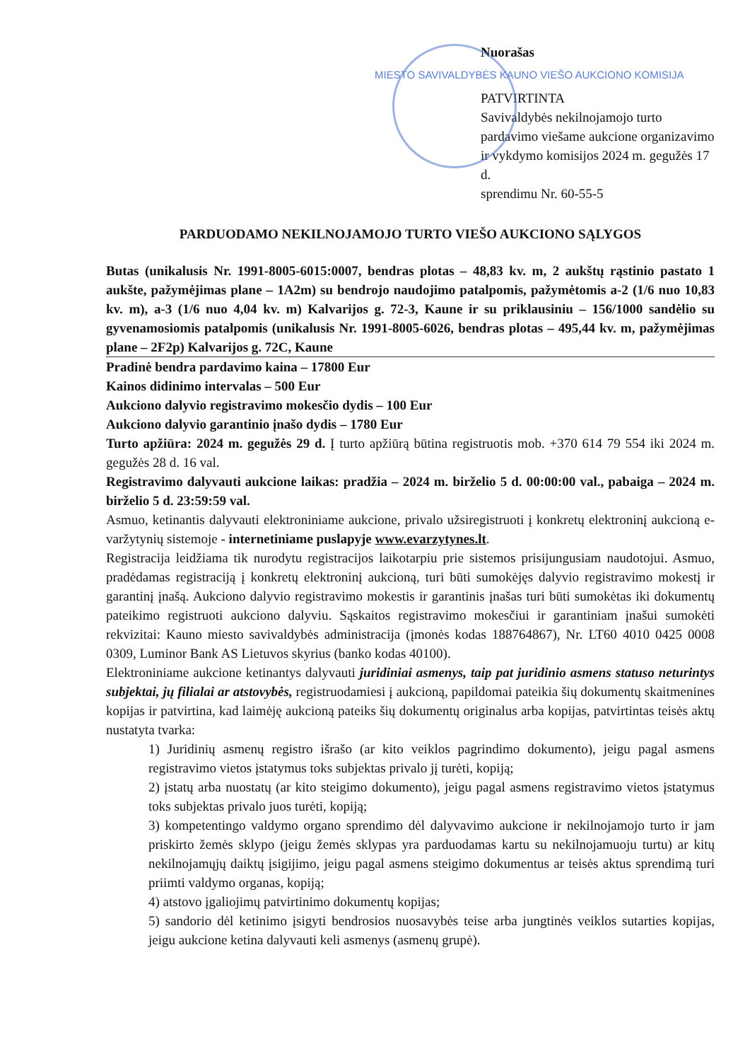Nuorašas
MIESTO SAVIVALDYBĖS KAUNO VIEŠO AUKCIONO KOMISIJA
PATVIRTINTA
Savivaldybės nekilnojamojo turto pardavimo viešame aukcione organizavimo ir vykdymo komisijos 2024 m. gegužės 17 d.
sprendimu Nr. 60-55-5
PARDUODAMO NEKILNOJAMOJO TURTO VIEŠO AUKCIONO SĄLYGOS
Butas (unikalusis Nr. 1991-8005-6015:0007, bendras plotas – 48,83 kv. m, 2 aukštų rąstinio pastato 1 aukšte, pažymėjimas plane – 1A2m) su bendrojo naudojimo patalpomis, pažymėtomis a-2 (1/6 nuo 10,83 kv. m), a-3 (1/6 nuo 4,04 kv. m) Kalvarijos g. 72-3, Kaune ir su priklausiniu – 156/1000 sandėlio su gyvenamosiomis patalpomis (unikalusis Nr. 1991-8005-6026, bendras plotas – 495,44 kv. m, pažymėjimas plane – 2F2p) Kalvarijos g. 72C, Kaune
Pradinė bendra pardavimo kaina – 17800 Eur
Kainos didinimo intervalas – 500 Eur
Aukciono dalyvio registravimo mokesčio dydis – 100 Eur
Aukciono dalyvio garantinio įnašo dydis – 1780 Eur
Turto apžiūra: 2024 m. gegužės 29 d. Į turto apžiūrą būtina registruotis mob. +370 614 79 554 iki 2024 m. gegužės 28 d. 16 val.
Registravimo dalyvauti aukcione laikas: pradžia – 2024 m. birželio 5 d. 00:00:00 val., pabaiga – 2024 m. birželio 5 d. 23:59:59 val.
Asmuo, ketinantis dalyvauti elektroniniame aukcione, privalo užsiregistruoti į konkretų elektroninį aukcioną e-varžytynių sistemoje - internetiniame puslapyje www.evarzytynes.lt.
Registracija leidžiama tik nurodytu registracijos laikotarpiu prie sistemos prisijungusiam naudotojui. Asmuo, pradėdamas registraciją į konkretų elektroninį aukcioną, turi būti sumokėjęs dalyvio registravimo mokestį ir garantinį įnašą. Aukciono dalyvio registravimo mokestis ir garantinis įnašas turi būti sumokėtas iki dokumentų pateikimo registruoti aukciono dalyviu. Sąskaitos registravimo mokesčiui ir garantiniam įnašui sumokėti rekvizitai: Kauno miesto savivaldybės administracija (įmonės kodas 188764867), Nr. LT60 4010 0425 0008 0309, Luminor Bank AS Lietuvos skyrius (banko kodas 40100).
Elektroniniame aukcione ketinantys dalyvauti juridiniai asmenys, taip pat juridinio asmens statuso neturintys subjektai, jų filialai ar atstovybės, registruodamiesi į aukcioną, papildomai pateikia šių dokumentų skaitmenines kopijas ir patvirtina, kad laimėję aukcioną pateiks šių dokumentų originalus arba kopijas, patvirtintas teisės aktų nustatyta tvarka:
1) Juridinių asmenų registro išrašo (ar kito veiklos pagrindimo dokumento), jeigu pagal asmens registravimo vietos įstatymus toks subjektas privalo jį turėti, kopiją;
2) įstatų arba nuostatų (ar kito steigimo dokumento), jeigu pagal asmens registravimo vietos įstatymus toks subjektas privalo juos turėti, kopiją;
3) kompetentingo valdymo organo sprendimo dėl dalyvavimo aukcione ir nekilnojamojo turto ir jam priskirto žemės sklypo (jeigu žemės sklypas yra parduodamas kartu su nekilnojamuoju turtu) ar kitų nekilnojamųjų daiktų įsigijimo, jeigu pagal asmens steigimo dokumentus ar teisės aktus sprendimą turi priimti valdymo organas, kopiją;
4) atstovo įgaliojimų patvirtinimo dokumentų kopijas;
5) sandorio dėl ketinimo įsigyti bendrosios nuosavybės teise arba jungtinės veiklos sutarties kopijas, jeigu aukcione ketina dalyvauti keli asmenys (asmenų grupė).